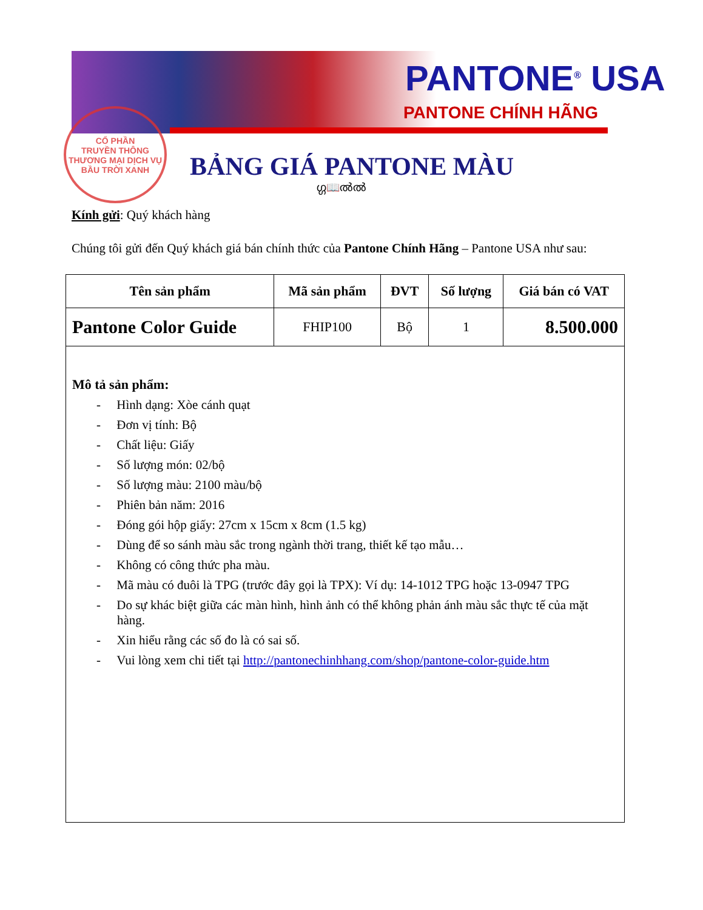PANTONE<sup>®</sup> USA
PANTONE CHÍNH HÃNG
CỔ PHẦN
TRUYỀN THÔNG
THƯƠNG MẠI DỊCH VỤ
BẦU TRỜI XANH
BẢNG GIÁ PANTONE MÀU
ഗ്ഗ📖ൽൽ
Kính gửi: Quý khách hàng
Chúng tôi gửi đến Quý khách giá bán chính thức của Pantone Chính Hãng – Pantone USA như sau:
| Tên sản phẩm | Mã sản phẩm | ĐVT | Số lượng | Giá bán có VAT |
| --- | --- | --- | --- | --- |
| Pantone Color Guide | FHIP100 | Bộ | 1 | 8.500.000 |
| Mô tả sản phẩm: - Hình dạng: Xòe cánh quạt - Đơn vị tính: Bộ - Chất liệu: Giấy - Số lượng món: 02/bộ - Số lượng màu: 2100 màu/bộ - Phiên bản năm: 2016 - Đóng gói hộp giấy: 27cm x 15cm x 8cm (1.5 kg) - Dùng để so sánh màu sắc trong ngành thời trang, thiết kế tạo mẫu… - Không có công thức pha màu. - Mã màu có đuôi là TPG (trước đây gọi là TPX): Ví dụ: 14-1012 TPG hoặc 13-0947 TPG - Do sự khác biệt giữa các màn hình, hình ảnh có thể không phản ánh màu sắc thực tế của mặt hàng. - Xin hiểu rằng các số đo là có sai số. - Vui lòng xem chi tiết tại http://pantonechinhhang.com/shop/pantone-color-guide.htm | | | | |